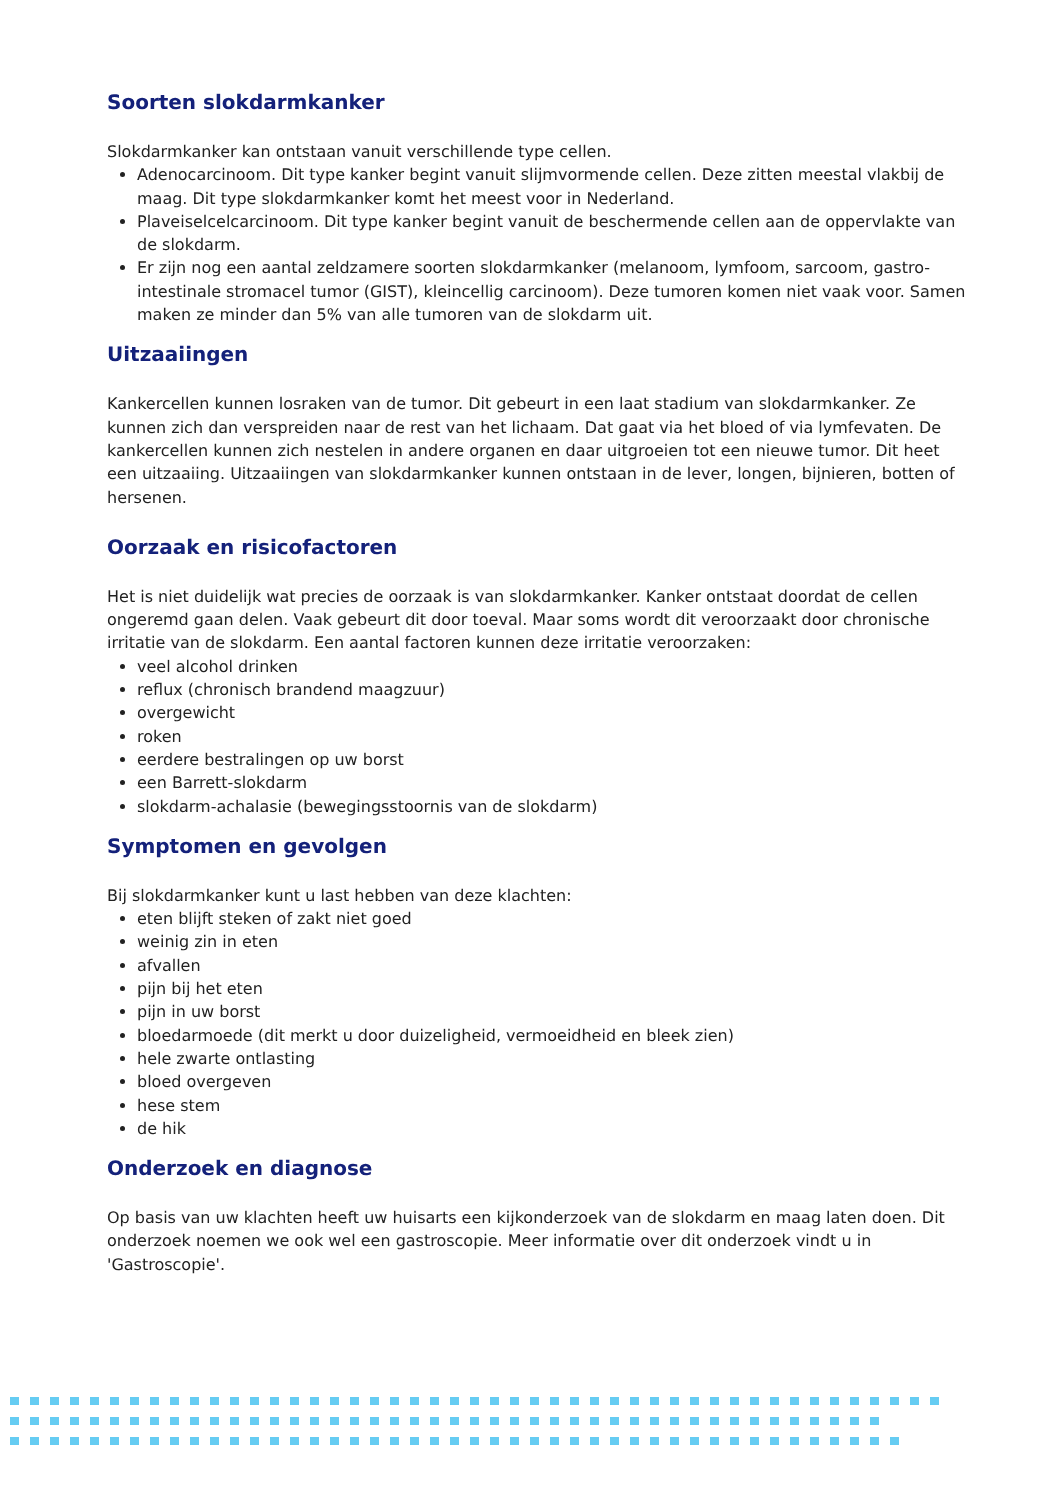Soorten slokdarmkanker
Slokdarmkanker kan ontstaan vanuit verschillende type cellen.
Adenocarcinoom. Dit type kanker begint vanuit slijmvormende cellen. Deze zitten meestal vlakbij de maag. Dit type slokdarmkanker komt het meest voor in Nederland.
Plaveiselcelcarcinoom. Dit type kanker begint vanuit de beschermende cellen aan de oppervlakte van de slokdarm.
Er zijn nog een aantal zeldzamere soorten slokdarmkanker (melanoom, lymfoom, sarcoom, gastro-intestinale stromacel tumor (GIST), kleincellig carcinoom). Deze tumoren komen niet vaak voor. Samen maken ze minder dan 5% van alle tumoren van de slokdarm uit.
Uitzaaiingen
Kankercellen kunnen losraken van de tumor. Dit gebeurt in een laat stadium van slokdarmkanker. Ze kunnen zich dan verspreiden naar de rest van het lichaam. Dat gaat via het bloed of via lymfevaten. De kankercellen kunnen zich nestelen in andere organen en daar uitgroeien tot een nieuwe tumor. Dit heet een uitzaaiing. Uitzaaiingen van slokdarmkanker kunnen ontstaan in de lever, longen, bijnieren, botten of hersenen.
Oorzaak en risicofactoren
Het is niet duidelijk wat precies de oorzaak is van slokdarmkanker. Kanker ontstaat doordat de cellen ongeremd gaan delen. Vaak gebeurt dit door toeval. Maar soms wordt dit veroorzaakt door chronische irritatie van de slokdarm. Een aantal factoren kunnen deze irritatie veroorzaken:
veel alcohol drinken
reflux (chronisch brandend maagzuur)
overgewicht
roken
eerdere bestralingen op uw borst
een Barrett-slokdarm
slokdarm-achalasie (bewegingsstoornis van de slokdarm)
Symptomen en gevolgen
Bij slokdarmkanker kunt u last hebben van deze klachten:
eten blijft steken of zakt niet goed
weinig zin in eten
afvallen
pijn bij het eten
pijn in uw borst
bloedarmoede (dit merkt u door duizeligheid, vermoeidheid en bleek zien)
hele zwarte ontlasting
bloed overgeven
hese stem
de hik
Onderzoek en diagnose
Op basis van uw klachten heeft uw huisarts een kijkonderzoek van de slokdarm en maag laten doen. Dit onderzoek noemen we ook wel een gastroscopie. Meer informatie over dit onderzoek vindt u in 'Gastroscopie'.